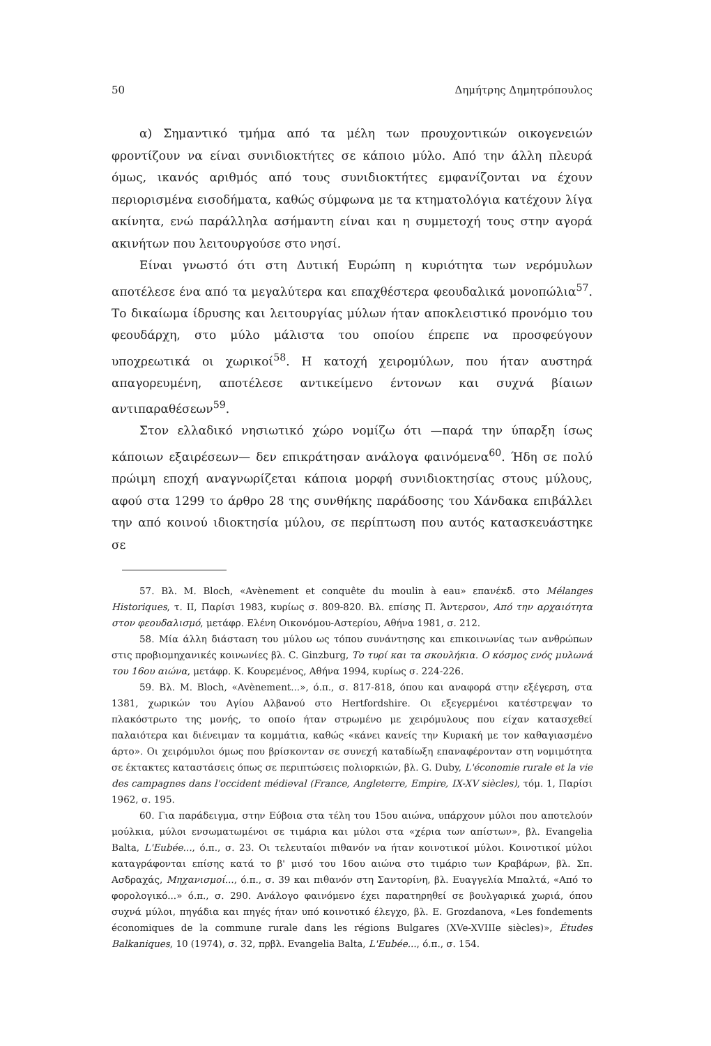50 Δημήτρης Δημητρόπουλος
α) Σημαντικό τμήμα από τα μέλη των προυχοντικών οικογενειών φροντίζουν να είναι συνιδιοκτήτες σε κάποιο μύλο. Από την άλλη πλευρά όμως, ικανός αριθμός από τους συνιδιοκτήτες εμφανίζονται να έχουν περιορισμένα εισοδήματα, καθώς σύμφωνα με τα κτηματολόγια κατέχουν λίγα ακίνητα, ενώ παράλληλα ασήμαντη είναι και η συμμετοχή τους στην αγορά ακινήτων που λειτουργούσε στο νησί.
Είναι γνωστό ότι στη Δυτική Ευρώπη η κυριότητα των νερόμυλων αποτέλεσε ένα από τα μεγαλύτερα και επαχθέστερα φεουδαλικά μονοπώλια<sup>57</sup>. Το δικαίωμα ίδρυσης και λειτουργίας μύλων ήταν αποκλειστικό προνόμιο του φεουδάρχη, στο μύλο μάλιστα του οποίου έπρεπε να προσφεύγουν υποχρεωτικά οι χωρικοί<sup>58</sup>. Η κατοχή χειρομύλων, που ήταν αυστηρά απαγορευμένη, αποτέλεσε αντικείμενο έντονων και συχνά βίαιων αντιπαραθέσεων<sup>59</sup>.
Στον ελλαδικό νησιωτικό χώρο νομίζω ότι —παρά την ύπαρξη ίσως κάποιων εξαιρέσεων— δεν επικράτησαν ανάλογα φαινόμενα<sup>60</sup>. Ήδη σε πολύ πρώιμη εποχή αναγνωρίζεται κάποια μορφή συνιδιοκτησίας στους μύλους, αφού στα 1299 το άρθρο 28 της συνθήκης παράδοσης του Χάνδακα επιβάλλει την από κοινού ιδιοκτησία μύλου, σε περίπτωση που αυτός κατασκευάστηκε σε
57. Βλ. M. Bloch, «Avènement et conquête du moulin à eau» επανέκδ. στο Mélanges Historiques, τ. II, Παρίσι 1983, κυρίως σ. 809-820. Βλ. επίσης Π. Άντερσον, Από την αρχαιότητα στον φεουδαλισμό, μετάφρ. Ελένη Οικονόμου-Αστερίου, Αθήνα 1981, σ. 212.
58. Μία άλλη διάσταση του μύλου ως τόπου συνάντησης και επικοινωνίας των ανθρώπων στις προβιομηχανικές κοινωνίες βλ. C. Ginzburg, Το τυρί και τα σκουλήκια. Ο κόσμος ενός μυλωνά του 16ου αιώνα, μετάφρ. Κ. Κουρεμένος, Αθήνα 1994, κυρίως σ. 224-226.
59. Βλ. M. Bloch, «Avènement...», ό.π., σ. 817-818, όπου και αναφορά στην εξέγερση, στα 1381, χωρικών του Αγίου Αλβανού στο Hertfordshire. Οι εξεγερμένοι κατέστρεψαν το πλακόστρωτο της μονής, το οποίο ήταν στρωμένο με χειρόμυλους που είχαν κατασχεθεί παλαιότερα και διένειμαν τα κομμάτια, καθώς «κάνει κανείς την Κυριακή με τον καθαγιασμένο άρτο». Οι χειρόμυλοι όμως που βρίσκονταν σε συνεχή καταδίωξη επαναφέρονταν στη νομιμότητα σε έκτακτες καταστάσεις όπως σε περιπτώσεις πολιορκιών, βλ. G. Duby, L'économie rurale et la vie des campagnes dans l'occident médieval (France, Angleterre, Empire, IX-XV siècles), τόμ. 1, Παρίσι 1962, σ. 195.
60. Για παράδειγμα, στην Εύβοια στα τέλη του 15ου αιώνα, υπάρχουν μύλοι που αποτελούν μούλκια, μύλοι ενσωματωμένοι σε τιμάρια και μύλοι στα «χέρια των απίστων», βλ. Evangelia Balta, L'Eubée..., ό.π., σ. 23. Οι τελευταίοι πιθανόν να ήταν κοινοτικοί μύλοι. Κοινοτικοί μύλοι καταγράφονται επίσης κατά το β' μισό του 16ου αιώνα στο τιμάριο των Κραβάρων, βλ. Σπ. Ασδραχάς, Μηχανισμοί..., ό.π., σ. 39 και πιθανόν στη Σαντορίνη, βλ. Ευαγγελία Μπαλτά, «Από το φορολογικό...» ό.π., σ. 290. Ανάλογο φαινόμενο έχει παρατηρηθεί σε βουλγαρικά χωριά, όπου συχνά μύλοι, πηγάδια και πηγές ήταν υπό κοινοτικό έλεγχο, βλ. E. Grozdanova, «Les fondements économiques de la commune rurale dans les régions Bulgares (XVe-XVIIIe siècles)», Études Balkaniques, 10 (1974), σ. 32, πρβλ. Evangelia Balta, L'Eubée..., ό.π., σ. 154.